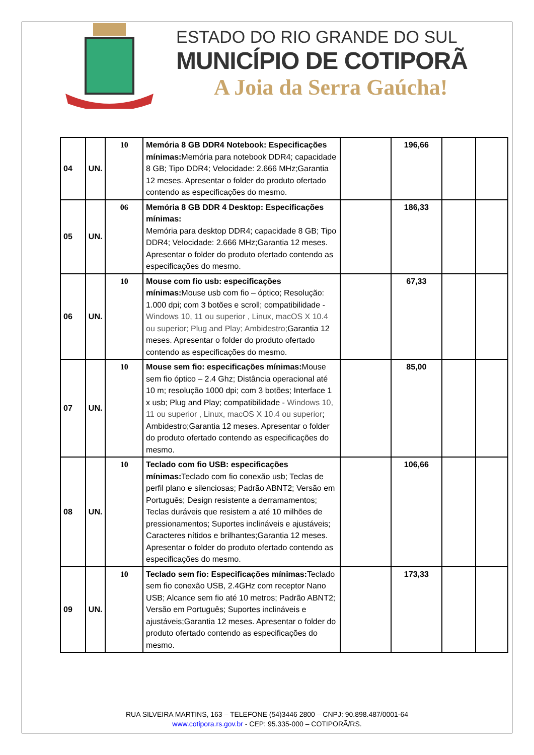ESTADO DO RIO GRANDE DO SUL
MUNICÍPIO DE COTIPORÃ
A Joia da Serra Gaúcha!
| 04 | UN. | 10 | Memória 8 GB DDR4 Notebook: Especificações mínimas: Memória para notebook DDR4; capacidade 8 GB; Tipo DDR4; Velocidade: 2.666 MHz;Garantia 12 meses. Apresentar o folder do produto ofertado contendo as especificações do mesmo. | | 196,66 | | |
| 05 | UN. | 06 | Memória 8 GB DDR 4 Desktop: Especificações mínimas: Memória para desktop DDR4; capacidade 8 GB; Tipo DDR4; Velocidade: 2.666 MHz;Garantia 12 meses. Apresentar o folder do produto ofertado contendo as especificações do mesmo. | | 186,33 | | |
| 06 | UN. | 10 | Mouse com fio usb: especificações mínimas: Mouse usb com fio – óptico; Resolução: 1.000 dpi; com 3 botões e scroll; compatibilidade - Windows 10, 11 ou superior , Linux, macOS X 10.4 ou superior; Plug and Play; Ambidestro; Garantia 12 meses. Apresentar o folder do produto ofertado contendo as especificações do mesmo. | | 67,33 | | |
| 07 | UN. | 10 | Mouse sem fio: especificações mínimas: Mouse sem fio óptico – 2.4 Ghz; Distância operacional até 10 m; resolução 1000 dpi; com 3 botões; Interface 1 x usb; Plug and Play; compatibilidade - Windows 10, 11 ou superior , Linux, macOS X 10.4 ou superior ; Ambidestro;Garantia 12 meses. Apresentar o folder do produto ofertado contendo as especificações do mesmo. | | 85,00 | | |
| 08 | UN. | 10 | Teclado com fio USB: especificações mínimas: Teclado com fio conexão usb; Teclas de perfil plano e silenciosas; Padrão ABNT2; Versão em Português; Design resistente a derramamentos; Teclas duráveis que resistem a até 10 milhões de pressionamentos; Suportes inclináveis e ajustáveis; Caracteres nítidos e brilhantes;Garantia 12 meses. Apresentar o folder do produto ofertado contendo as especificações do mesmo. | | 106,66 | | |
| 09 | UN. | 10 | Teclado sem fio: Especificações mínimas: Teclado sem fio conexão USB, 2.4GHz com receptor Nano USB; Alcance sem fio até 10 metros; Padrão ABNT2; Versão em Português; Suportes inclináveis e ajustáveis;Garantia 12 meses. Apresentar o folder do produto ofertado contendo as especificações do mesmo. | | 173,33 | | |
RUA SILVEIRA MARTINS, 163 – TELEFONE (54)3446 2800 – CNPJ: 90.898.487/0001-64
www.cotipora.rs.gov.br - CEP: 95.335-000 – COTIPORÃ/RS.